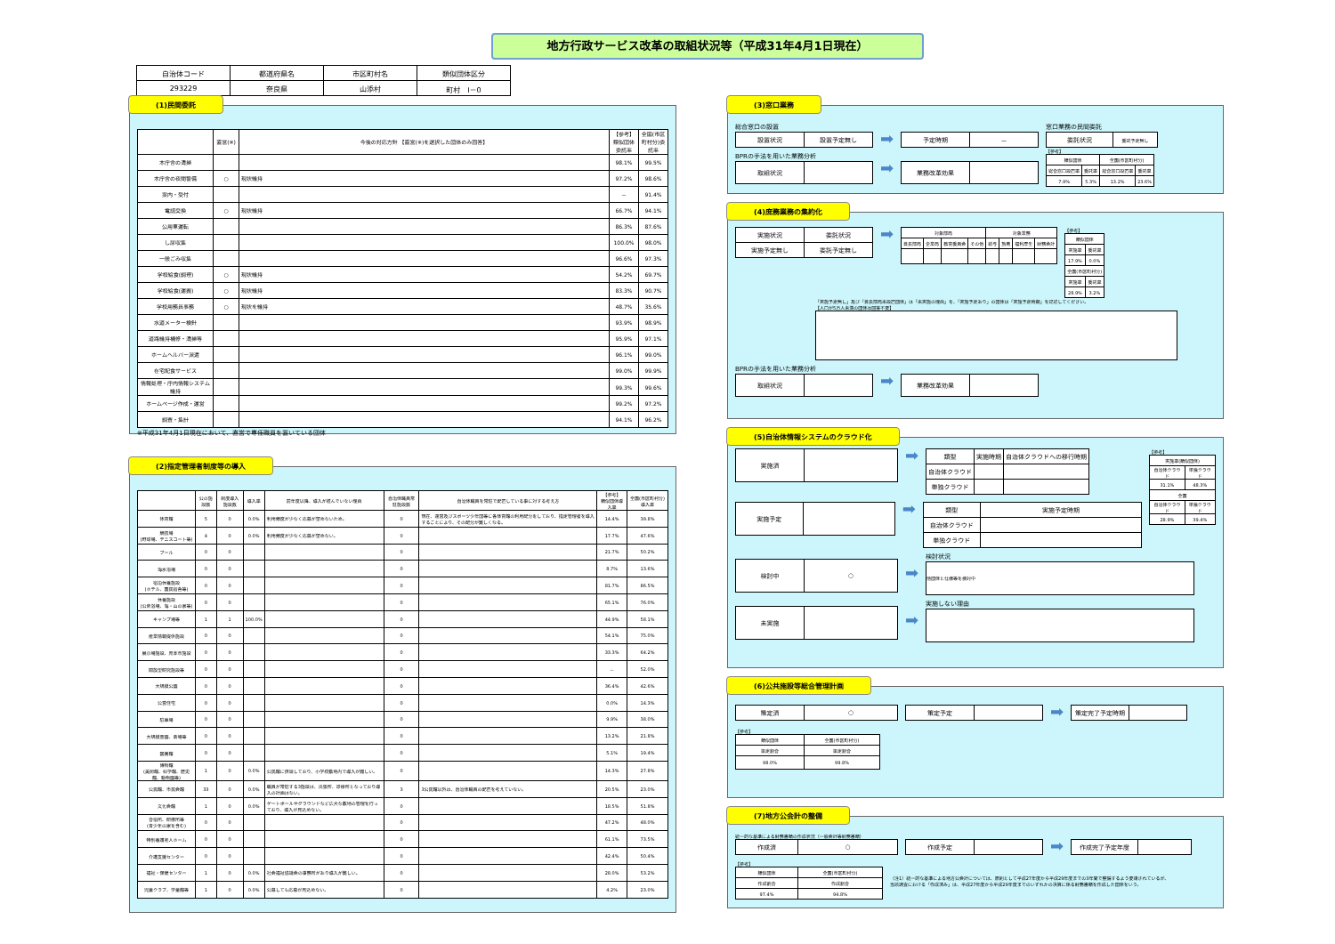地方行政サービス改革の取組状況等（平成31年4月1日現在）
| 自治体コード | 都道府県名 | 市区町村名 | 類似団体区分 |
| --- | --- | --- | --- |
| 293229 | 奈良県 | 山添村 | 町村 Ⅰ－0 |
(1)民間委託
| | 直営(※) | 今後の対応方針 【直営(※)を選択した団体のみ回答】 | 【参考】 類似団体委託率 | 全国(市区町村分)委託率 |
| --- | --- | --- | --- | --- |
| 本庁舎の清掃 | | | 98.1% | 99.5% |
| 本庁舎の夜間警備 | ○ | 現状維持 | 97.2% | 98.6% |
| 案内・受付 | | | － | 91.4% |
| 電話交換 | ○ | 現状維持 | 66.7% | 94.1% |
| 公用車運転 | | | 86.3% | 87.6% |
| し尿収集 | | | 100.0% | 98.0% |
| 一般ごみ収集 | | | 96.6% | 97.3% |
| 学校給食(調理) | ○ | 現状維持 | 54.2% | 69.7% |
| 学校給食(運搬) | ○ | 現状維持 | 83.3% | 90.7% |
| 学校用務員事務 | ○ | 現状を維持 | 48.7% | 35.6% |
| 水道メーター検針 | | | 93.9% | 98.9% |
| 道路維持補修・清掃等 | | | 95.9% | 97.1% |
| ホームヘルパー派遣 | | | 96.1% | 99.0% |
| 在宅配食サービス | | | 99.0% | 99.9% |
| 情報処理・庁内情報システム維持 | | | 99.3% | 99.6% |
| ホームページ作成・運営 | | | 99.2% | 97.2% |
| 調査・集計 | | | 94.1% | 96.2% |
※平成31年4月1日現在において、直営で専任職員を置いている団体
(2)指定管理者制度等の導入
| | 公の施設数 | 制度導入施設数 | 導入率 | 前年度以降、導入が進んでいない理由 | 自治体職員常駐施設数 | 自治体職員を常駐で配置している事に対する考え方 | 【参考】 類似団体導入率 | 全国(市区町村分)導入率 |
| --- | --- | --- | --- | --- | --- | --- | --- | --- |
| 体育館 | 5 | 0 | 0.0% | 利用頻度が少なく応募が望めないため。 | 0 | 現在、運営及びスポーツ少年団等に各体育館の利用配分をしており、指定管理者を導入することにより、その配分が難しくなる。 | 14.4% | 39.8% |
| 競技場 (野球場、テニスコート等) | 4 | 0 | 0.0% | 利用頻度が少なく応募が望めない。 | 0 | | 17.7% | 47.6% |
| プール | 0 | 0 | | | 0 | | 21.7% | 50.2% |
| 海水浴場 | 0 | 0 | | | 0 | | 8.7% | 13.6% |
| 宿泊休養施設 (ホテル、国民宿舎等) | 0 | 0 | | | 0 | | 81.7% | 86.5% |
| 休養施設 (公衆浴場、海・山の家等) | 0 | 0 | | | 0 | | 65.1% | 76.0% |
| キャンプ場等 | 1 | 1 | 100.0% | | 0 | | 44.9% | 58.1% |
| 産業情報提供施設 | 0 | 0 | | | 0 | | 54.1% | 75.0% |
| 展示場施設、見本市施設 | 0 | 0 | | | 0 | | 33.3% | 64.2% |
| 開放型研究施設等 | 0 | 0 | | | 0 | | － | 52.0% |
| 大規模公園 | 0 | 0 | | | 0 | | 36.4% | 42.6% |
| 公営住宅 | 0 | 0 | | | 0 | | 0.0% | 14.3% |
| 駐車場 | 0 | 0 | | | 0 | | 9.9% | 38.0% |
| 大規模霊園、斎場等 | 0 | 0 | | | 0 | | 13.2% | 21.8% |
| 図書館 | 0 | 0 | | | 0 | | 5.1% | 19.4% |
| 博物館 (美術館、科学館、歴史館、動物園等) | 1 | 0 | 0.0% | 公民館に併設しており、小学校敷地内で導入が難しい。 | 0 | | 14.3% | 27.8% |
| 公民館、市民会館 | 33 | 0 | 0.0% | 職員が常駐する3施設は、出張所、診療所となっており導入の計画はない。 | 3 | 3公民館以外は、自治体職員の配置を考えていない。 | 20.5% | 23.0% |
| 文化会館 | 1 | 0 | 0.0% | ゲートボールやグラウンドなど広大な敷地の管理を行っており、導入が見込めない。 | 0 | | 18.5% | 51.8% |
| 合宿所、研修所等 (青少年の家を含む) | 0 | 0 | | | 0 | | 47.2% | 48.0% |
| 特別養護老人ホーム | 0 | 0 | | | 0 | | 61.1% | 73.5% |
| 介護支援センター | 0 | 0 | | | 0 | | 42.4% | 50.4% |
| 福祉・保健センター | 1 | 0 | 0.0% | 社会福祉協議会の事務所があり導入が難しい。 | 0 | | 28.0% | 53.2% |
| 児童クラブ、学童館等 | 1 | 0 | 0.0% | 公募しても応募が見込めない。 | 0 | | 4.2% | 23.0% |
(3)窓口業務
総合窓口の設置
| 設置状況 | 設置予定無し |
➡
| 予定時期 | － |
BPRの手法を用いた業務分析
| 取組状況 | |
➡
| 業務改革効果 | |
窓口業務の民間委託
| 委託状況 | 委託予定無し |
【参考】
| 類似団体 | | 全国(市区町村分) | |
| --- | --- | --- | --- |
| 総合窓口設置率 | 委託率 | 総合窓口設置率 | 委託率 |
| 7.9% | 5.3% | 13.2% | 23.6% |
(4)庶務業務の集約化
| 実施状況 | 委託状況 |
| 実施予定無し | 委託予定無し |
➡
| 対象部局 | | | | 対象業務 | | | |
| --- | --- | --- | --- | --- | --- | --- | --- |
| 首長部局 | 企業局 | 教育委員会 | その他 | 給与 | 旅費 | 福利厚生 | 財務会計 |
【参考】
| 類似団体 | |
| --- | --- |
| 実施率 | 委託率 |
| 17.9% | 0.0% |
| 全国(市区町村分) | |
| 実施率 | 委託率 |
| 28.9% | 3.2% |
「実施予定無し」及び「首長部局未設置団体」は「未実施の理由」を、「実施予定あり」の団体は「実施予定時期」を記述してください。
【人口が5万人未満の団体は回答不要】
BPRの手法を用いた業務分析
| 取組状況 | |
➡
| 業務改革効果 | |
(5)自治体情報システムのクラウド化
| 実施済 | |
➡
| 類型 | 実施時期 | 自治体クラウドへの移行時期 |
| --- | --- | --- |
| 自治体クラウド | | |
| 単独クラウド | | |
| 実施予定 | |
➡
| 類型 | 実施予定時期 |
| --- | --- |
| 自治体クラウド | |
| 単独クラウド | |
【参考】
| 実施率(類似団体) | |
| --- | --- |
| 自治体クラウド | 単独クラウド |
| 31.1% | 48.3% |
| 全国 | |
| 自治体クラウド | 単独クラウド |
| 28.9% | 39.4% |
| 検討中 | ○ |
➡
検討状況
他団体と仕様等を検討中
| 未実施 | |
➡
実施しない理由
(6)公共施設等総合管理計画
| 策定済 | ○ |
| 策定予定 | |
➡
| 策定完了予定時期 | |
【参考】
| 類似団体 | 全国(市区町村分) |
| --- | --- |
| 策定割合 | 策定割合 |
| 98.0% | 99.8% |
(7)地方公会計の整備
統一的な基準による財務書類の作成状況（一般会計等財務書類）
| 作成済 | ○ |
| 作成予定 | |
➡
| 作成完了予定年度 | |
【参考】
| 類似団体 | 全国(市区町村分) |
| --- | --- |
| 作成割合 | 作成割合 |
| 97.4% | 94.8% |
（注1）統一的な基準による地方公会計については、原則として平成27年度から平成29年度までの3年間で整備するよう要請されているが、
当該調査における「作成済み」は、平成27年度から平成29年度までのいずれかの決算に係る財務書類を作成した団体をいう。